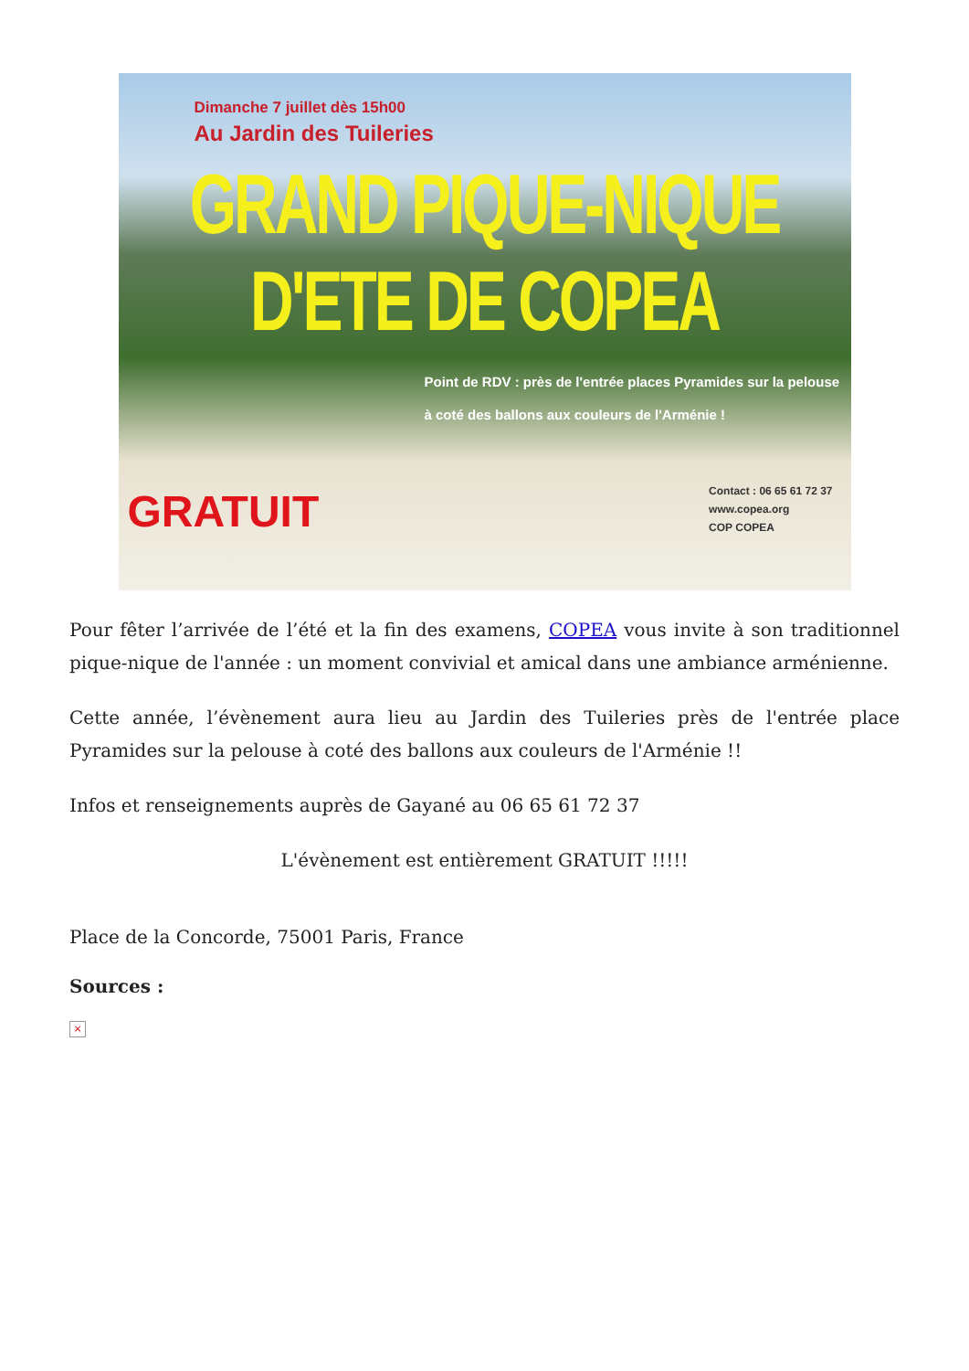Dimanche 7 juillet dès 15h00
Au Jardin des Tuileries
GRAND PIQUE-NIQUE D'ETE DE COPEA
Point de RDV : près de l'entrée places Pyramides sur la pelouse à coté des ballons aux couleurs de l'Arménie !
GRATUIT
Contact : 06 65 61 72 37
www.copea.org
COP COPEA
Pour fêter l’arrivée de l’été et la fin des examens, COPEA vous invite à son traditionnel pique-nique de l'année : un moment convivial et amical dans une ambiance arménienne.
Cette année, l’évènement aura lieu au Jardin des Tuileries près de l'entrée place Pyramides sur la pelouse à coté des ballons aux couleurs de l'Arménie !!
Infos et renseignements auprès de Gayané au 06 65 61 72 37
L'évènement est entièrement GRATUIT !!!!!
Place de la Concorde, 75001 Paris, France
Sources :
×